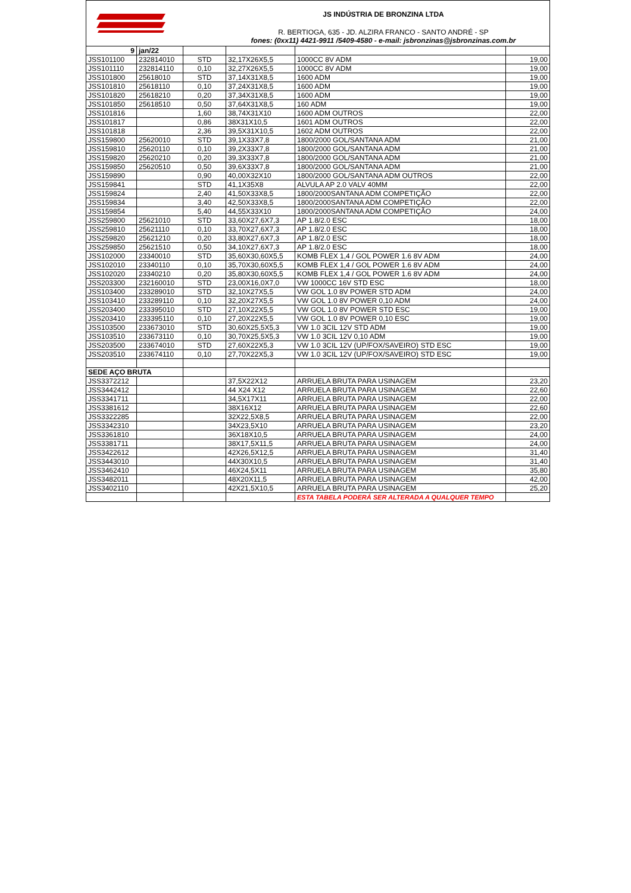JS INDÚSTRIA DE BRONZINA LTDA
R. BERTIOGA, 635 - JD. ALZIRA FRANCO - SANTO ANDRÉ - SP
fones: (0xx11) 4421-9911 /5409-4580 - e-mail: jsbronzinas@jsbronzinas.com.br
| 9 | jan/22 | | | | |
| JSS101100 | 232814010 | STD | 32,17X26X5,5 | 1000CC 8V ADM | 19,00 |
| JSS101110 | 232814110 | 0,10 | 32,27X26X5,5 | 1000CC 8V ADM | 19,00 |
| JSS101800 | 25618010 | STD | 37,14X31X8,5 | 1600 ADM | 19,00 |
| JSS101810 | 25618110 | 0,10 | 37,24X31X8,5 | 1600 ADM | 19,00 |
| JSS101820 | 25618210 | 0,20 | 37,34X31X8,5 | 1600 ADM | 19,00 |
| JSS101850 | 25618510 | 0,50 | 37,64X31X8,5 | 160 ADM | 19,00 |
| JSS101816 | | 1,60 | 38,74X31X10 | 1600 ADM OUTROS | 22,00 |
| JSS101817 | | 0,86 | 38X31X10,5 | 1601 ADM OUTROS | 22,00 |
| JSS101818 | | 2,36 | 39,5X31X10,5 | 1602 ADM OUTROS | 22,00 |
| JSS159800 | 25620010 | STD | 39,1X33X7,8 | 1800/2000 GOL/SANTANA ADM | 21,00 |
| JSS159810 | 25620110 | 0,10 | 39,2X33X7,8 | 1800/2000 GOL/SANTANA ADM | 21,00 |
| JSS159820 | 25620210 | 0,20 | 39,3X33X7,8 | 1800/2000 GOL/SANTANA ADM | 21,00 |
| JSS159850 | 25620510 | 0,50 | 39,6X33X7,8 | 1800/2000 GOL/SANTANA ADM | 21,00 |
| JSS159890 | | 0,90 | 40,00X32X10 | 1800/2000 GOL/SANTANA ADM OUTROS | 22,00 |
| JSS159841 | | STD | 41,1X35X8 | ALVULA AP 2.0 VALV 40MM | 22,00 |
| JSS159824 | | 2,40 | 41,50X33X8,5 | 1800/2000SANTANA ADM COMPETIÇÃO | 22,00 |
| JSS159834 | | 3,40 | 42,50X33X8,5 | 1800/2000SANTANA ADM COMPETIÇÃO | 22,00 |
| JSS159854 | | 5,40 | 44,55X33X10 | 1800/2000SANTANA ADM COMPETIÇÃO | 24,00 |
| JSS259800 | 25621010 | STD | 33,60X27,6X7,3 | AP 1.8/2.0 ESC | 18,00 |
| JSS259810 | 25621110 | 0,10 | 33,70X27,6X7,3 | AP 1.8/2.0 ESC | 18,00 |
| JSS259820 | 25621210 | 0,20 | 33,80X27,6X7,3 | AP 1.8/2.0 ESC | 18,00 |
| JSS259850 | 25621510 | 0,50 | 34,10X27,6X7,3 | AP 1.8/2.0 ESC | 18,00 |
| JSS102000 | 23340010 | STD | 35,60X30,60X5,5 | KOMB FLEX 1,4 / GOL POWER 1.6 8V ADM | 24,00 |
| JSS102010 | 23340110 | 0,10 | 35,70X30,60X5,5 | KOMB FLEX 1,4 / GOL POWER 1.6 8V ADM | 24,00 |
| JSS102020 | 23340210 | 0,20 | 35,80X30,60X5,5 | KOMB FLEX 1,4 / GOL POWER 1.6 8V ADM | 24,00 |
| JSS203300 | 232160010 | STD | 23,00X16,0X7,0 | VW 1000CC 16V STD ESC | 18,00 |
| JSS103400 | 233289010 | STD | 32,10X27X5,5 | VW GOL 1.0 8V POWER STD ADM | 24,00 |
| JSS103410 | 233289110 | 0,10 | 32,20X27X5,5 | VW GOL 1.0 8V POWER 0,10 ADM | 24,00 |
| JSS203400 | 233395010 | STD | 27,10X22X5,5 | VW GOL 1.0 8V POWER STD ESC | 19,00 |
| JSS203410 | 233395110 | 0,10 | 27,20X22X5,5 | VW GOL 1.0 8V POWER 0,10 ESC | 19,00 |
| JSS103500 | 233673010 | STD | 30,60X25,5X5,3 | VW 1.0 3CIL 12V STD ADM | 19,00 |
| JSS103510 | 233673110 | 0,10 | 30,70X25,5X5,3 | VW 1.0 3CIL 12V 0,10 ADM | 19,00 |
| JSS203500 | 233674010 | STD | 27,60X22X5,3 | VW 1.0 3CIL 12V (UP/FOX/SAVEIRO) STD ESC | 19,00 |
| JSS203510 | 233674110 | 0,10 | 27,70X22X5,3 | VW 1.0 3CIL 12V (UP/FOX/SAVEIRO) STD ESC | 19,00 |
| SEDE AÇO BRUTA | | | | | |
| JSS3372212 | | | 37,5X22X12 | ARRUELA BRUTA PARA USINAGEM | 23,20 |
| JSS3442412 | | | 44 X24 X12 | ARRUELA BRUTA PARA USINAGEM | 22,60 |
| JSS3341711 | | | 34,5X17X11 | ARRUELA BRUTA PARA USINAGEM | 22,00 |
| JSS3381612 | | | 38X16X12 | ARRUELA BRUTA PARA USINAGEM | 22,60 |
| JSS3322285 | | | 32X22,5X8,5 | ARRUELA BRUTA PARA USINAGEM | 22,00 |
| JSS3342310 | | | 34X23,5X10 | ARRUELA BRUTA PARA USINAGEM | 23,20 |
| JSS3361810 | | | 36X18X10,5 | ARRUELA BRUTA PARA USINAGEM | 24,00 |
| JSS3381711 | | | 38X17,5X11,5 | ARRUELA BRUTA PARA USINAGEM | 24,00 |
| JSS3422612 | | | 42X26,5X12,5 | ARRUELA BRUTA PARA USINAGEM | 31,40 |
| JSS3443010 | | | 44X30X10,5 | ARRUELA BRUTA PARA USINAGEM | 31,40 |
| JSS3462410 | | | 46X24,5X11 | ARRUELA BRUTA PARA USINAGEM | 35,80 |
| JSS3482011 | | | 48X20X11,5 | ARRUELA BRUTA PARA USINAGEM | 42,00 |
| JSS3402110 | | | 42X21,5X10,5 | ARRUELA BRUTA PARA USINAGEM | 25,20 |
| | | | | ESTA TABELA PODERÁ SER ALTERADA A QUALQUER TEMPO | |